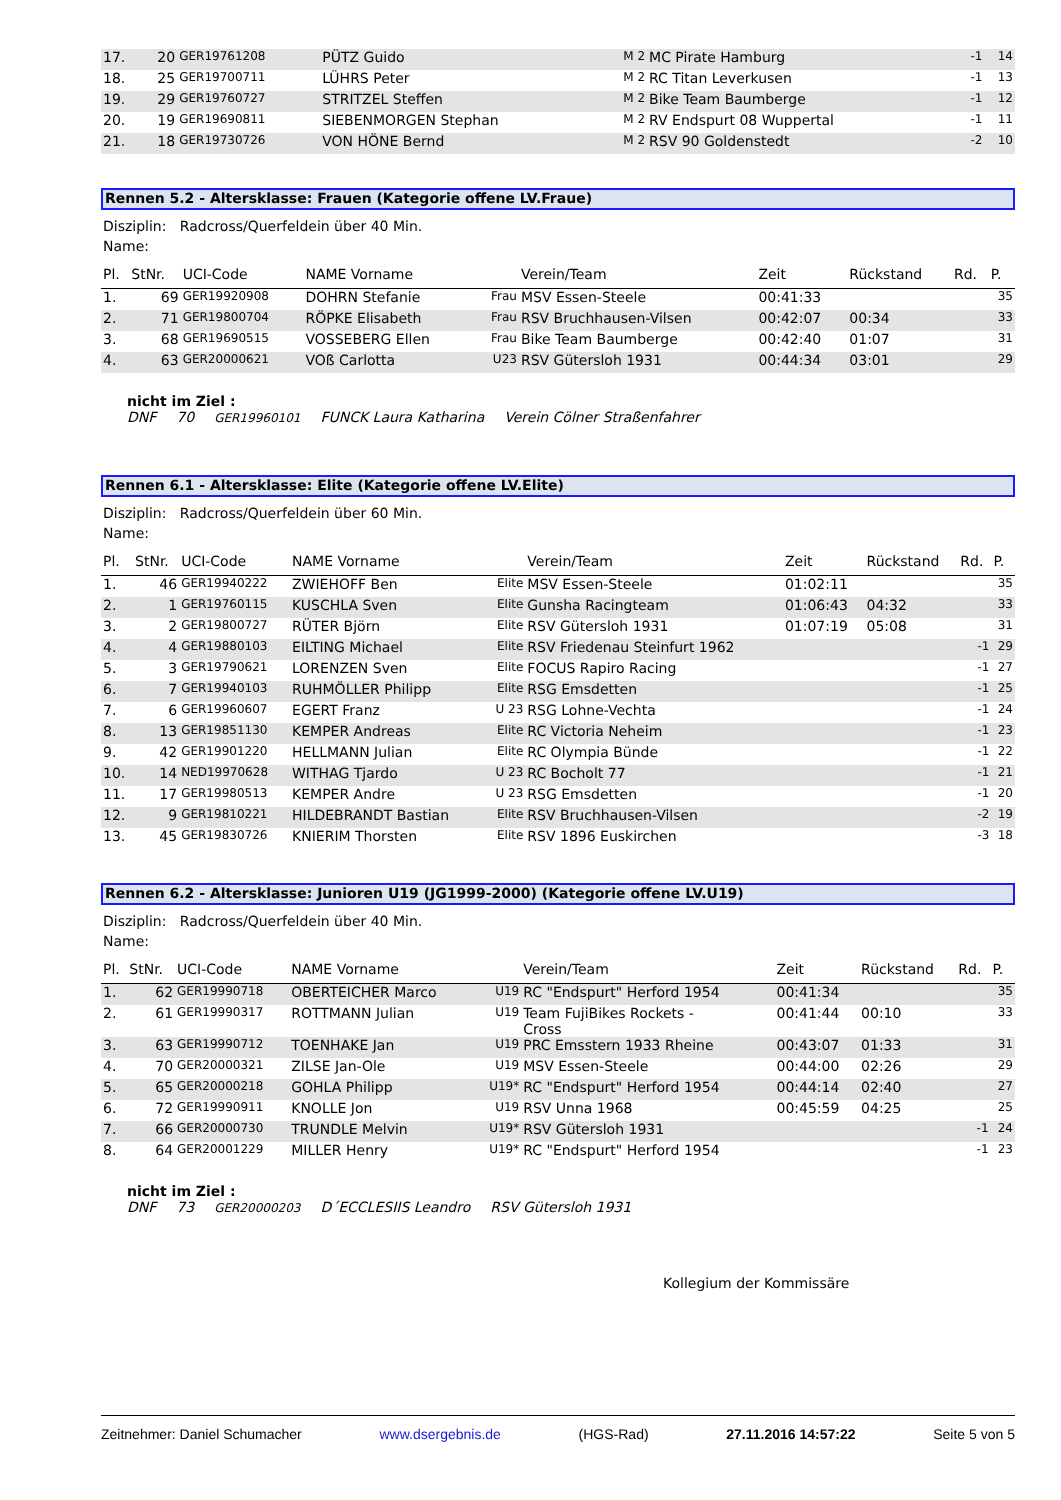| 17. | 20 | GER19761208 | PÜTZ Guido | M 2 | MC Pirate Hamburg | | | -1 | 14 |
| 18. | 25 | GER19700711 | LÜHRS Peter | M 2 | RC Titan Leverkusen | | | -1 | 13 |
| 19. | 29 | GER19760727 | STRITZEL Steffen | M 2 | Bike Team Baumberge | | | -1 | 12 |
| 20. | 19 | GER19690811 | SIEBENMORGEN Stephan | M 2 | RV Endspurt 08 Wuppertal | | | -1 | 11 |
| 21. | 18 | GER19730726 | VON HÖNE Bernd | M 2 | RSV 90 Goldenstedt | | | -2 | 10 |
Rennen 5.2 - Altersklasse: Frauen (Kategorie offene LV.Fraue)
Disziplin: Radcross/Querfeldein über 40 Min.
Name:
| Pl. | StNr. | UCI-Code | NAME Vorname | | Verein/Team | Zeit | Rückstand | Rd. | P. |
| --- | --- | --- | --- | --- | --- | --- | --- | --- | --- |
| 1. | 69 | GER19920908 | DOHRN Stefanie | Frau | MSV Essen-Steele | 00:41:33 | | | 35 |
| 2. | 71 | GER19800704 | RÖPKE Elisabeth | Frau | RSV Bruchhausen-Vilsen | 00:42:07 | 00:34 | | 33 |
| 3. | 68 | GER19690515 | VOSSEBERG Ellen | Frau | Bike Team Baumberge | 00:42:40 | 01:07 | | 31 |
| 4. | 63 | GER20000621 | VOß Carlotta | U23 | RSV Gütersloh 1931 | 00:44:34 | 03:01 | | 29 |
nicht im Ziel :
DNF 70 GER19960101 FUNCK Laura Katharina Verein Cölner Straßenfahrer
Rennen 6.1 - Altersklasse: Elite (Kategorie offene LV.Elite)
Disziplin: Radcross/Querfeldein über 60 Min.
Name:
| Pl. | StNr. | UCI-Code | NAME Vorname | | Verein/Team | Zeit | Rückstand | Rd. | P. |
| --- | --- | --- | --- | --- | --- | --- | --- | --- | --- |
| 1. | 46 | GER19940222 | ZWIEHOFF Ben | Elite | MSV Essen-Steele | 01:02:11 | | | 35 |
| 2. | 1 | GER19760115 | KUSCHLA Sven | Elite | Gunsha Racingteam | 01:06:43 | 04:32 | | 33 |
| 3. | 2 | GER19800727 | RÜTER Björn | Elite | RSV Gütersloh 1931 | 01:07:19 | 05:08 | | 31 |
| 4. | 4 | GER19880103 | EILTING Michael | Elite | RSV Friedenau Steinfurt 1962 | | | -1 | 29 |
| 5. | 3 | GER19790621 | LORENZEN Sven | Elite | FOCUS Rapiro Racing | | | -1 | 27 |
| 6. | 7 | GER19940103 | RUHMÖLLER Philipp | Elite | RSG Emsdetten | | | -1 | 25 |
| 7. | 6 | GER19960607 | EGERT Franz | U 23 | RSG Lohne-Vechta | | | -1 | 24 |
| 8. | 13 | GER19851130 | KEMPER Andreas | Elite | RC Victoria Neheim | | | -1 | 23 |
| 9. | 42 | GER19901220 | HELLMANN Julian | Elite | RC Olympia Bünde | | | -1 | 22 |
| 10. | 14 | NED19970628 | WITHAG Tjardo | U 23 | RC Bocholt 77 | | | -1 | 21 |
| 11. | 17 | GER19980513 | KEMPER Andre | U 23 | RSG Emsdetten | | | -1 | 20 |
| 12. | 9 | GER19810221 | HILDEBRANDT Bastian | Elite | RSV Bruchhausen-Vilsen | | | -2 | 19 |
| 13. | 45 | GER19830726 | KNIERIM Thorsten | Elite | RSV 1896 Euskirchen | | | -3 | 18 |
Rennen 6.2 - Altersklasse: Junioren U19 (JG1999-2000) (Kategorie offene LV.U19)
Disziplin: Radcross/Querfeldein über 40 Min.
Name:
| Pl. | StNr. | UCI-Code | NAME Vorname | | Verein/Team | Zeit | Rückstand | Rd. | P. |
| --- | --- | --- | --- | --- | --- | --- | --- | --- | --- |
| 1. | 62 | GER19990718 | OBERTEICHER Marco | U19 | RC "Endspurt" Herford 1954 | 00:41:34 | | | 35 |
| 2. | 61 | GER19990317 | ROTTMANN Julian | U19 | Team FujiBikes Rockets - Cross | 00:41:44 | 00:10 | | 33 |
| 3. | 63 | GER19990712 | TOENHAKE Jan | U19 | PRC Emsstern 1933 Rheine | 00:43:07 | 01:33 | | 31 |
| 4. | 70 | GER20000321 | ZILSE Jan-Ole | U19 | MSV Essen-Steele | 00:44:00 | 02:26 | | 29 |
| 5. | 65 | GER20000218 | GOHLA Philipp | U19* | RC "Endspurt" Herford 1954 | 00:44:14 | 02:40 | | 27 |
| 6. | 72 | GER19990911 | KNOLLE Jon | U19 | RSV Unna 1968 | 00:45:59 | 04:25 | | 25 |
| 7. | 66 | GER20000730 | TRUNDLE Melvin | U19* | RSV Gütersloh 1931 | | | -1 | 24 |
| 8. | 64 | GER20001229 | MILLER Henry | U19* | RC "Endspurt" Herford 1954 | | | -1 | 23 |
nicht im Ziel :
DNF 73 GER20000203 D´ECCLESIIS Leandro RSV Gütersloh 1931
Kollegium der Kommissäre
Zeitnehmer: Daniel Schumacher www.dsergebnis.de (HGS-Rad) 27.11.2016 14:57:22 Seite 5 von 5